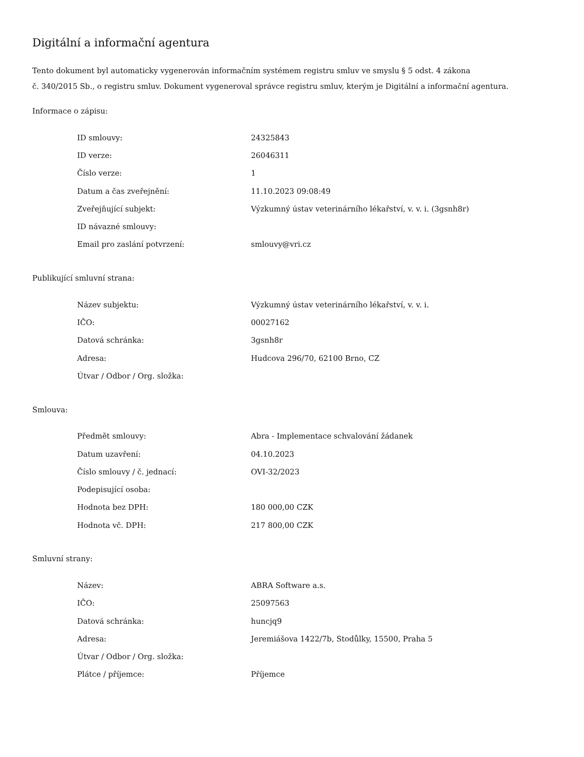Digitální a informační agentura
Tento dokument byl automaticky vygenerován informačním systémem registru smluv ve smyslu § 5 odst. 4 zákona
č. 340/2015 Sb., o registru smluv. Dokument vygeneroval správce registru smluv, kterým je Digitální a informační agentura.
Informace o zápisu:
| ID smlouvy: | 24325843 |
| ID verze: | 26046311 |
| Číslo verze: | 1 |
| Datum a čas zveřejnění: | 11.10.2023 09:08:49 |
| Zveřejňující subjekt: | Výzkumný ústav veterinárního lékařství, v. v. i. (3gsnh8r) |
| ID návazné smlouvy: | |
| Email pro zaslání potvrzení: | smlouvy@vri.cz |
Publikující smluvní strana:
| Název subjektu: | Výzkumný ústav veterinárního lékařství, v. v. i. |
| IČO: | 00027162 |
| Datová schránka: | 3gsnh8r |
| Adresa: | Hudcova 296/70, 62100 Brno, CZ |
| Útvar / Odbor / Org. složka: | |
Smlouva:
| Předmět smlouvy: | Abra - Implementace schvalování žádanek |
| Datum uzavření: | 04.10.2023 |
| Číslo smlouvy / č. jednací: | OVI-32/2023 |
| Podepisující osoba: | |
| Hodnota bez DPH: | 180 000,00 CZK |
| Hodnota vč. DPH: | 217 800,00 CZK |
Smluvní strany:
| Název: | ABRA Software a.s. |
| IČO: | 25097563 |
| Datová schránka: | huncjq9 |
| Adresa: | Jeremiášova 1422/7b, Stodůlky, 15500, Praha 5 |
| Útvar / Odbor / Org. složka: | |
| Plátce / příjemce: | Příjemce |